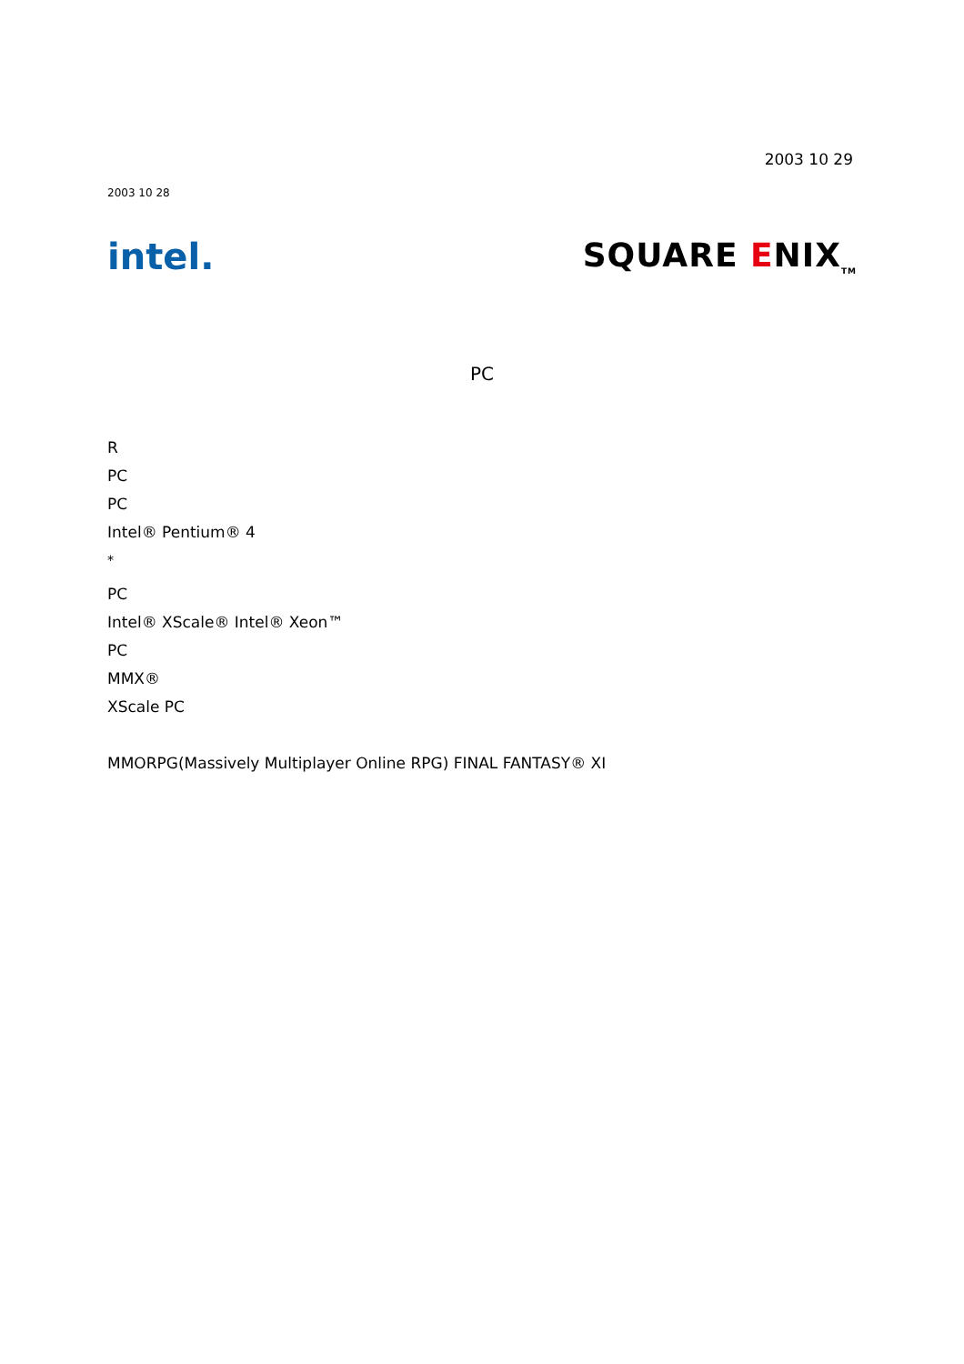2003 10 29
2003 10 28
intel. SQUARE ENIX<sub>TM</sub>
PC
R
PC
PC
Intel® Pentium® 4
<sup>*</sup>
PC
Intel® XScale® Intel® Xeon™
PC
MMX®
XScale PC
MMORPG(Massively Multiplayer Online RPG) FINAL FANTASY® XI